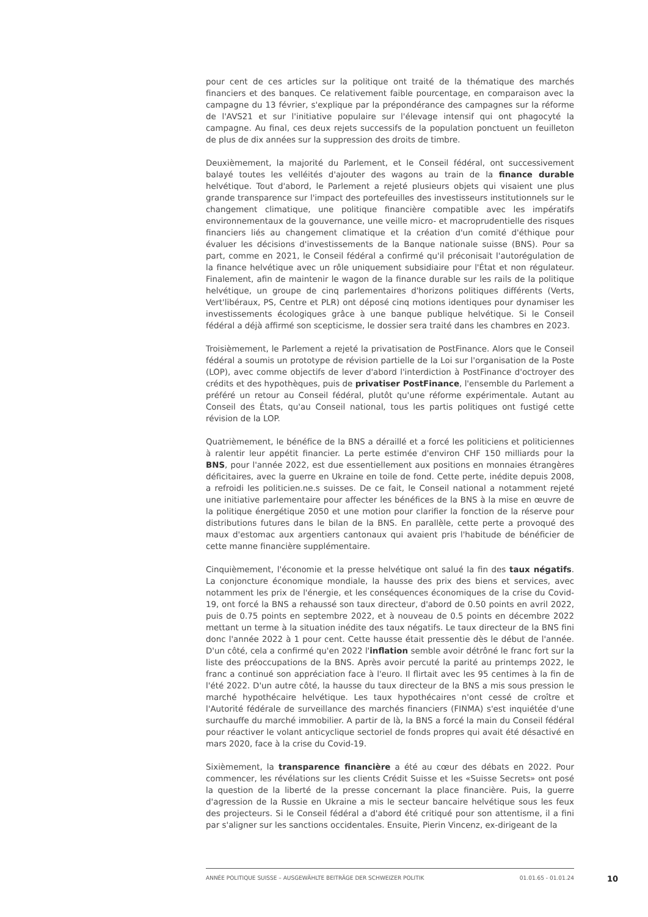pour cent de ces articles sur la politique ont traité de la thématique des marchés financiers et des banques. Ce relativement faible pourcentage, en comparaison avec la campagne du 13 février, s'explique par la prépondérance des campagnes sur la réforme de l'AVS21 et sur l'initiative populaire sur l'élevage intensif qui ont phagocyté la campagne. Au final, ces deux rejets successifs de la population ponctuent un feuilleton de plus de dix années sur la suppression des droits de timbre.
Deuxièmement, la majorité du Parlement, et le Conseil fédéral, ont successivement balayé toutes les velléités d'ajouter des wagons au train de la finance durable helvétique. Tout d'abord, le Parlement a rejeté plusieurs objets qui visaient une plus grande transparence sur l'impact des portefeuilles des investisseurs institutionnels sur le changement climatique, une politique financière compatible avec les impératifs environnementaux de la gouvernance, une veille micro- et macroprudentielle des risques financiers liés au changement climatique et la création d'un comité d'éthique pour évaluer les décisions d'investissements de la Banque nationale suisse (BNS). Pour sa part, comme en 2021, le Conseil fédéral a confirmé qu'il préconisait l'autorégulation de la finance helvétique avec un rôle uniquement subsidiaire pour l'État et non régulateur. Finalement, afin de maintenir le wagon de la finance durable sur les rails de la politique helvétique, un groupe de cinq parlementaires d'horizons politiques différents (Verts, Vert'libéraux, PS, Centre et PLR) ont déposé cinq motions identiques pour dynamiser les investissements écologiques grâce à une banque publique helvétique. Si le Conseil fédéral a déjà affirmé son scepticisme, le dossier sera traité dans les chambres en 2023.
Troisièmement, le Parlement a rejeté la privatisation de PostFinance. Alors que le Conseil fédéral a soumis un prototype de révision partielle de la Loi sur l'organisation de la Poste (LOP), avec comme objectifs de lever d'abord l'interdiction à PostFinance d'octroyer des crédits et des hypothèques, puis de privatiser PostFinance, l'ensemble du Parlement a préféré un retour au Conseil fédéral, plutôt qu'une réforme expérimentale. Autant au Conseil des États, qu'au Conseil national, tous les partis politiques ont fustigé cette révision de la LOP.
Quatrièmement, le bénéfice de la BNS a déraillé et a forcé les politiciens et politiciennes à ralentir leur appétit financier. La perte estimée d'environ CHF 150 milliards pour la BNS, pour l'année 2022, est due essentiellement aux positions en monnaies étrangères déficitaires, avec la guerre en Ukraine en toile de fond. Cette perte, inédite depuis 2008, a refroidi les politicien.ne.s suisses. De ce fait, le Conseil national a notamment rejeté une initiative parlementaire pour affecter les bénéfices de la BNS à la mise en œuvre de la politique énergétique 2050 et une motion pour clarifier la fonction de la réserve pour distributions futures dans le bilan de la BNS. En parallèle, cette perte a provoqué des maux d'estomac aux argentiers cantonaux qui avaient pris l'habitude de bénéficier de cette manne financière supplémentaire.
Cinquièmement, l'économie et la presse helvétique ont salué la fin des taux négatifs. La conjoncture économique mondiale, la hausse des prix des biens et services, avec notamment les prix de l'énergie, et les conséquences économiques de la crise du Covid-19, ont forcé la BNS a rehaussé son taux directeur, d'abord de 0.50 points en avril 2022, puis de 0.75 points en septembre 2022, et à nouveau de 0.5 points en décembre 2022 mettant un terme à la situation inédite des taux négatifs. Le taux directeur de la BNS fini donc l'année 2022 à 1 pour cent. Cette hausse était pressentie dès le début de l'année. D'un côté, cela a confirmé qu'en 2022 l'inflation semble avoir détrôné le franc fort sur la liste des préoccupations de la BNS. Après avoir percuté la parité au printemps 2022, le franc a continué son appréciation face à l'euro. Il flirtait avec les 95 centimes à la fin de l'été 2022. D'un autre côté, la hausse du taux directeur de la BNS a mis sous pression le marché hypothécaire helvétique. Les taux hypothécaires n'ont cessé de croître et l'Autorité fédérale de surveillance des marchés financiers (FINMA) s'est inquiétée d'une surchauffe du marché immobilier. A partir de là, la BNS a forcé la main du Conseil fédéral pour réactiver le volant anticyclique sectoriel de fonds propres qui avait été désactivé en mars 2020, face à la crise du Covid-19.
Sixièmement, la transparence financière a été au cœur des débats en 2022. Pour commencer, les révélations sur les clients Crédit Suisse et les «Suisse Secrets» ont posé la question de la liberté de la presse concernant la place financière. Puis, la guerre d'agression de la Russie en Ukraine a mis le secteur bancaire helvétique sous les feux des projecteurs. Si le Conseil fédéral a d'abord été critiqué pour son attentisme, il a fini par s'aligner sur les sanctions occidentales. Ensuite, Pierin Vincenz, ex-dirigeant de la
ANNÉE POLITIQUE SUISSE – AUSGEWÄHLTE BEITRÄGE DER SCHWEIZER POLITIK 01.01.65 - 01.01.24
10